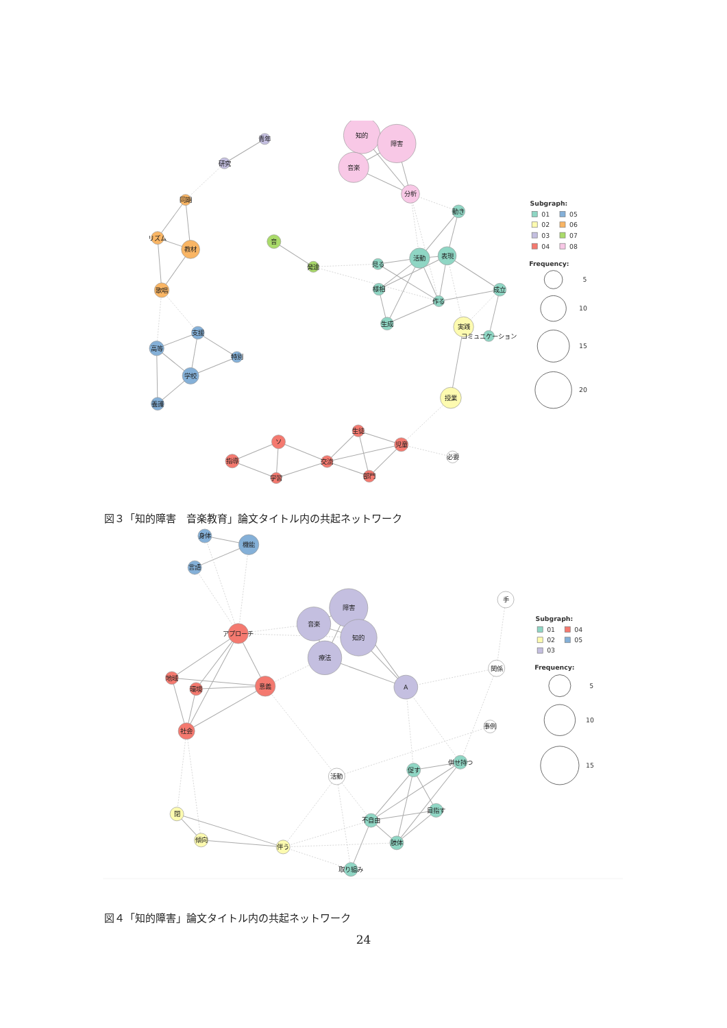青年
研究
同期
リズム
教材
歌唱
支援
高等
特別
学校
養護
音
発達
知的
障害
音楽
分析
動き
活動
表現
見る
様相
作る
成立
生成
実践
コミュニケーション
授業
生徒
児童
ソ
指導
交流
学習
部門
必要
Subgraph:
01
05
02
06
03
07
04
08
Frequency:
5
10
15
20
図３「知的障害　音楽教育」論文タイトル内の共起ネットワーク
身体
機能
言語
アプローチ
音楽
障害
知的
療法
地域
環境
意義
社会
A
手
関係
事例
併せ持つ
促す
活動
目指す
不自由
閉
傾向
伴う
肢体
取り組み
Subgraph:
01
04
02
05
03
Frequency:
5
10
15
図４「知的障害」論文タイトル内の共起ネットワーク
24